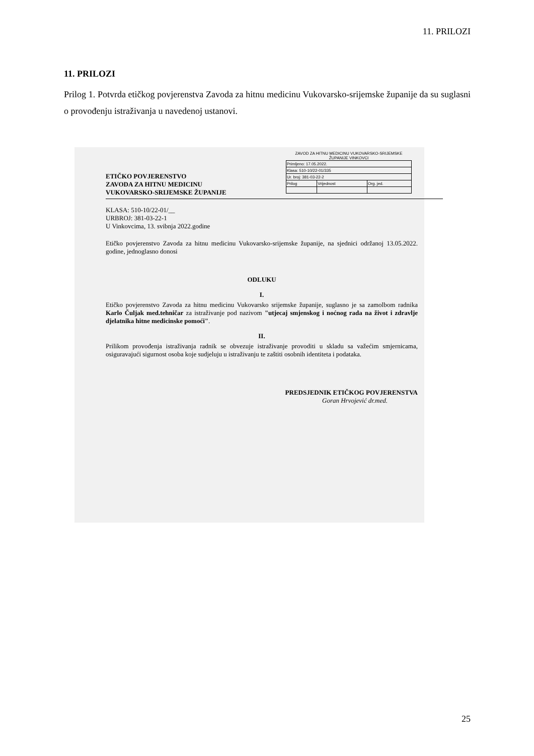11. PRILOZI
11. PRILOZI
Prilog 1. Potvrda etičkog povjerenstva Zavoda za hitnu medicinu Vukovarsko-srijemske županije da su suglasni o provođenju istraživanja u navedenoj ustanovi.
ZAVOD ZA HITNU MEDICINU VUKOVARSKO-SRIJEMSKE ŽUPANIJE VINKOVCI
| Primljeno: 17.05.2022. | | |
| Klasa: 510-10/22-01/335 | | |
| Ur. broj: 381-03-22-2 | | |
| Prilog | Vrijednost | Org. jed. |
ETIČKO POVJERENSTVO
ZAVODA ZA HITNU MEDICINU
VUKOVARSKO-SRIJEMSKE ŽUPANIJE
KLASA: 510-10/22-01/__
URBROJ: 381-03-22-1
U Vinkovcima, 13. svibnja 2022.godine
Etičko povjerenstvo Zavoda za hitnu medicinu Vukovarsko-srijemske županije, na sjednici održanoj 13.05.2022. godine, jednoglasno donosi
ODLUKU
I.
Etičko povjerenstvo Zavoda za hitnu medicinu Vukovarsko srijemske županije, suglasno je sa zamolbom radnika Karlo Čuljak med.tehničar za istraživanje pod nazivom "utjecaj smjenskog i noćnog rada na život i zdravlje djelatnika hitne medicinske pomoći".
II.
Prilikom provođenja istraživanja radnik se obvezuje istraživanje provoditi u skladu sa važećim smjernicama, osiguravajući sigurnost osoba koje sudjeluju u istraživanju te zaštiti osobnih identiteta i podataka.
PREDSJEDNIK ETIČKOG POVJERENSTVA
Goran Hrvojević dr.med.
25